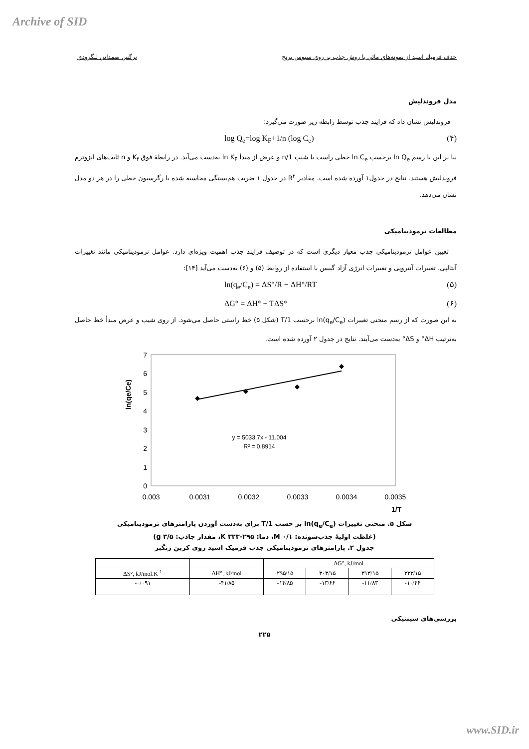Archive of SID
حذف فرميك اسيد از نمونه‌هاي مائي با روش جذب بر روي سبوس برنج نرگس صمداني لنگرودي
مدل فروندليش
فروندليش نشان داد كه فرايند جذب توسط رابطه زير صورت مي‌گيرد:
log Q<sub>e</sub>=log K<sub>F</sub>+1/n (log C<sub>e</sub>) (۴)
بنا بر اين با رسم ln Q<sub>e</sub> برحسب ln C<sub>e</sub> خطی راست با شيب 1/n و عرض از مبدأ ln K<sub>F</sub> به‌دست می‌آيد. در رابطهٔ فوق K<sub>f</sub> و n ثابت‌های ايزوترم فروندليش هستند. نتايج در جدول۱ آورده شده است. مقادير R<sup>۲</sup> در جدول ۱ ضريب هم‌بستگی محاسبه شده با رگرسيون خطی را در هر دو مدل نشان می‌دهد.
مطالعات ترموديناميکی
تعيين عوامل ترموديناميکی جذب معيار ديگری است که در توصيف فرايند جذب اهميت ويژه‌ای دارد. عوامل ترموديناميکی مانند تغييرات آنتالپی، تغييرات آنتروپی و تغييرات انرژی آزاد گيبس با استفاده از روابط (۵) و (۶) به‌دست می‌آيد [۱۴]:
ln(q<sub>e</sub>/C<sub>e</sub>) = ΔS°/R − ΔH°/RT (۵)
ΔG° = ΔH° − TΔS° (۶)
به اين صورت که از رسم منحنی تغييرات ln(q<sub>e</sub>/C<sub>e</sub>) برحسب 1/T (شکل ۵) خط راستی حاصل می‌شود. از روی شيب و عرض مبدأ خط حاصل به‌ترتيب ΔH° و ΔS° به‌دست می‌آيند. نتايج در جدول ۲ آورده شده است.
ln(qe/Ce)
0
1
2
3
4
5
6
7
0.003
0.0031
0.0032
0.0033
0.0034
0.0035
1/T
y = 5033.7x - 11.004
R² = 0.8914
شکل ۵. منحنی تغييرات ln(q<sub>e</sub>/C<sub>e</sub>) بر حسب 1/T برای به‌دست آوردن پارامترهای ترموديناميکی
(غلظت اوليهٔ جذب‌شونده: M ۰/۱، دما: K ۳۲۳-۲۹۵، مقدار جاذب: g ۳/۵)
جدول ۲. پارامترهای ترموديناميکی جذب فرميک اسيد روی کربن رنگبر
| | | ΔG°, kJ/mol | | | |
| --- | --- | --- | --- | --- | --- |
| ΔS°, kJ/mol.K<sup>-1</sup> | ΔH°, kJ/mol | ۲۹۵/۱۵ | ۳۰۳/۱۵ | ۳۱۳/۱۵ | ۳۲۳/۱۵ |
| -۰/۰۹۱ | -۴۱/۸۵ | -۱۴/۸۵ | -۱۳/۶۶ | -۱۱/۸۳ | -۱۰/۴۶ |
بررسی‌های سينتيکی
۲۲۵
www.SID.ir